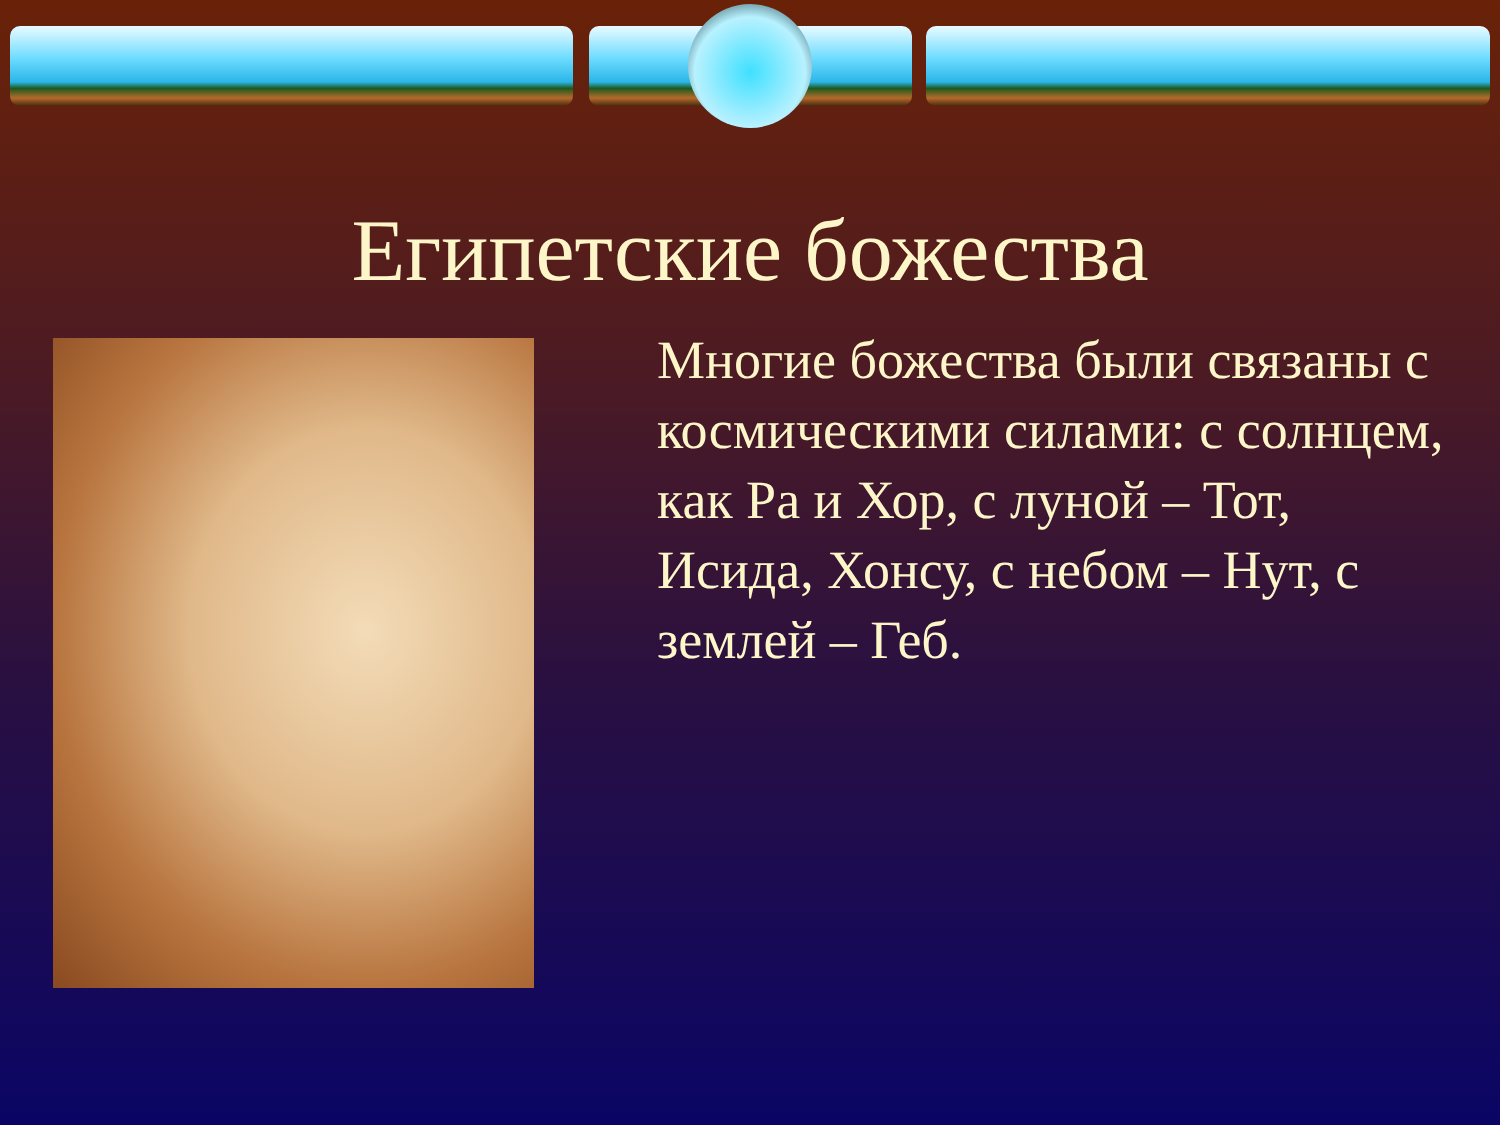Египетские божества
Многие божества были связаны с космическими силами: с солнцем, как Ра и Хор, с луной – Тот, Исида, Хонсу, с небом – Нут, с землей – Геб.